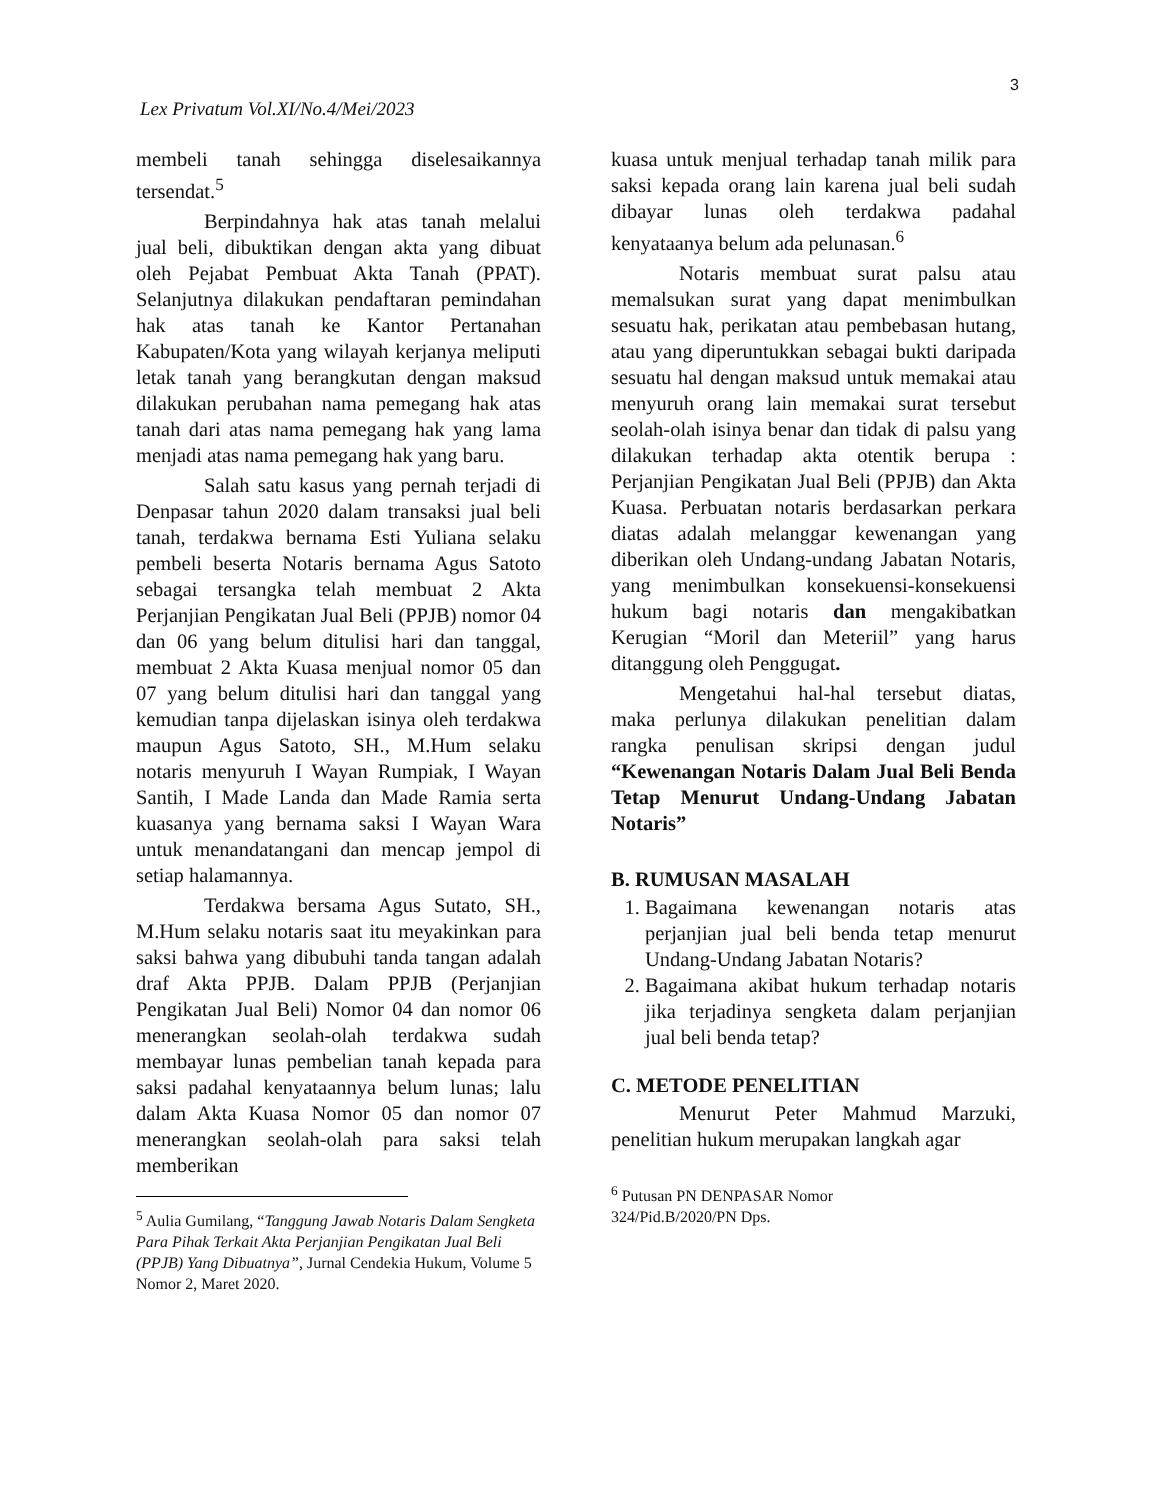3
Lex Privatum Vol.XI/No.4/Mei/2023
membeli tanah sehingga diselesaikannya tersendat.<sup>5</sup>
Berpindahnya hak atas tanah melalui jual beli, dibuktikan dengan akta yang dibuat oleh Pejabat Pembuat Akta Tanah (PPAT). Selanjutnya dilakukan pendaftaran pemindahan hak atas tanah ke Kantor Pertanahan Kabupaten/Kota yang wilayah kerjanya meliputi letak tanah yang berangkutan dengan maksud dilakukan perubahan nama pemegang hak atas tanah dari atas nama pemegang hak yang lama menjadi atas nama pemegang hak yang baru.
Salah satu kasus yang pernah terjadi di Denpasar tahun 2020 dalam transaksi jual beli tanah, terdakwa bernama Esti Yuliana selaku pembeli beserta Notaris bernama Agus Satoto sebagai tersangka telah membuat 2 Akta Perjanjian Pengikatan Jual Beli (PPJB) nomor 04 dan 06 yang belum ditulisi hari dan tanggal, membuat 2 Akta Kuasa menjual nomor 05 dan 07 yang belum ditulisi hari dan tanggal yang kemudian tanpa dijelaskan isinya oleh terdakwa maupun Agus Satoto, SH., M.Hum selaku notaris menyuruh I Wayan Rumpiak, I Wayan Santih, I Made Landa dan Made Ramia serta kuasanya yang bernama saksi I Wayan Wara untuk menandatangani dan mencap jempol di setiap halamannya.
Terdakwa bersama Agus Sutato, SH., M.Hum selaku notaris saat itu meyakinkan para saksi bahwa yang dibubuhi tanda tangan adalah draf Akta PPJB. Dalam PPJB (Perjanjian Pengikatan Jual Beli) Nomor 04 dan nomor 06 menerangkan seolah-olah terdakwa sudah membayar lunas pembelian tanah kepada para saksi padahal kenyataannya belum lunas; lalu dalam Akta Kuasa Nomor 05 dan nomor 07 menerangkan seolah-olah para saksi telah memberikan
<sup>5</sup> Aulia Gumilang, “Tanggung Jawab Notaris Dalam Sengketa Para Pihak Terkait Akta Perjanjian Pengikatan Jual Beli (PPJB) Yang Dibuatnya”, Jurnal Cendekia Hukum, Volume 5 Nomor 2, Maret 2020.
kuasa untuk menjual terhadap tanah milik para saksi kepada orang lain karena jual beli sudah dibayar lunas oleh terdakwa padahal kenyataanya belum ada pelunasan.<sup>6</sup>
Notaris membuat surat palsu atau memalsukan surat yang dapat menimbulkan sesuatu hak, perikatan atau pembebasan hutang, atau yang diperuntukkan sebagai bukti daripada sesuatu hal dengan maksud untuk memakai atau menyuruh orang lain memakai surat tersebut seolah-olah isinya benar dan tidak di palsu yang dilakukan terhadap akta otentik berupa : Perjanjian Pengikatan Jual Beli (PPJB) dan Akta Kuasa. Perbuatan notaris berdasarkan perkara diatas adalah melanggar kewenangan yang diberikan oleh Undang-undang Jabatan Notaris, yang menimbulkan konsekuensi-konsekuensi hukum bagi notaris dan mengakibatkan Kerugian “Moril dan Meteriil” yang harus ditanggung oleh Penggugat.
Mengetahui hal-hal tersebut diatas, maka perlunya dilakukan penelitian dalam rangka penulisan skripsi dengan judul “Kewenangan Notaris Dalam Jual Beli Benda Tetap Menurut Undang-Undang Jabatan Notaris”
B. RUMUSAN MASALAH
1. Bagaimana kewenangan notaris atas perjanjian jual beli benda tetap menurut Undang-Undang Jabatan Notaris?
2. Bagaimana akibat hukum terhadap notaris jika terjadinya sengketa dalam perjanjian jual beli benda tetap?
C. METODE PENELITIAN
Menurut Peter Mahmud Marzuki, penelitian hukum merupakan langkah agar
<sup>6</sup> Putusan PN DENPASAR Nomor
324/Pid.B/2020/PN Dps.